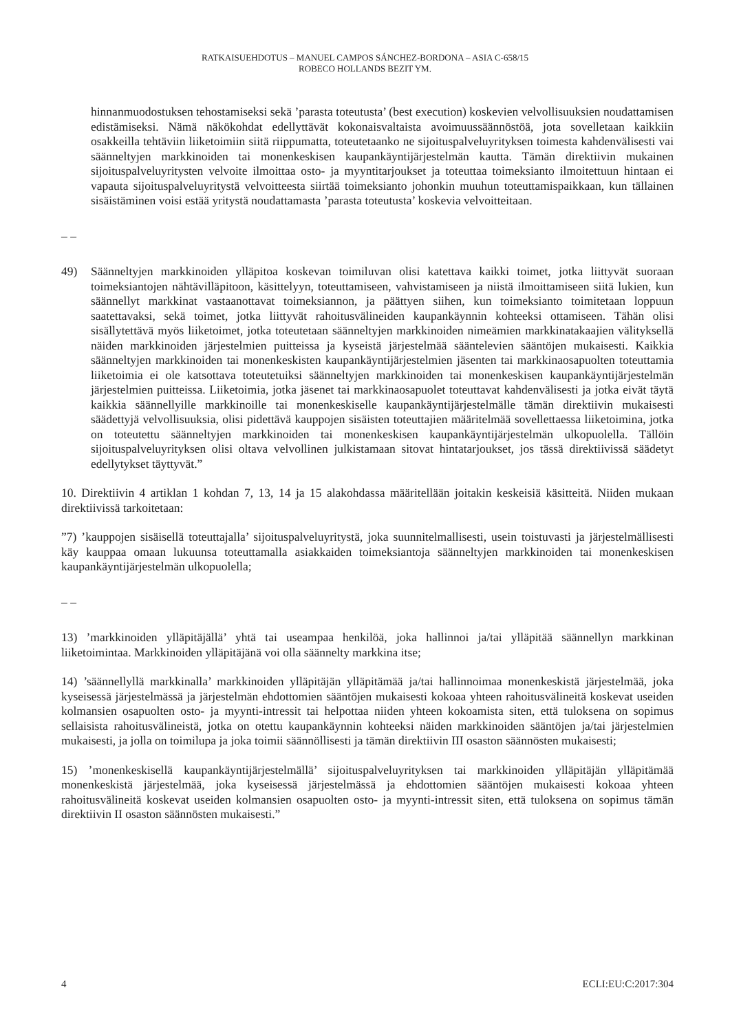RATKAISUEHDOTUS – MANUEL CAMPOS SÁNCHEZ-BORDONA – ASIA C-658/15
ROBECO HOLLANDS BEZIT YM.
hinnanmuodostuksen tehostamiseksi sekä ’parasta toteutusta’ (best execution) koskevien velvollisuuksien noudattamisen edistämiseksi. Nämä näkökohdat edellyttävät kokonaisvaltaista avoimuussäännöstöä, jota sovelletaan kaikkiin osakkeilla tehtäviin liiketoimiin siitä riippumatta, toteutetaanko ne sijoituspalveluyrityksen toimesta kahdenvälisesti vai säänneltyjen markkinoiden tai monenkeskisen kaupankäyntijärjestelmän kautta. Tämän direktiivin mukainen sijoituspalveluyritysten velvoite ilmoittaa osto- ja myyntitarjoukset ja toteuttaa toimeksianto ilmoitettuun hintaan ei vapauta sijoituspalveluyritystä velvoitteesta siirtää toimeksianto johonkin muuhun toteuttamispaikkaan, kun tällainen sisäistäminen voisi estää yritystä noudattamasta ’parasta toteutusta’ koskevia velvoitteitaan.
– –
49) Säänneltyjen markkinoiden ylläpitoa koskevan toimiluvan olisi katettava kaikki toimet, jotka liittyvät suoraan toimeksiantojen nähtävilläpitoon, käsittelyyn, toteuttamiseen, vahvistamiseen ja niistä ilmoittamiseen siitä lukien, kun säännellyt markkinat vastaanottavat toimeksiannon, ja päättyen siihen, kun toimeksianto toimitetaan loppuun saatettavaksi, sekä toimet, jotka liittyvät rahoitusvälineiden kaupankäynnin kohteeksi ottamiseen. Tähän olisi sisällytettävä myös liiketoimet, jotka toteutetaan säänneltyjen markkinoiden nimeämien markkinatakaajien välityksellä näiden markkinoiden järjestelmien puitteissa ja kyseistä järjestelmää sääntelevien sääntöjen mukaisesti. Kaikkia säänneltyjen markkinoiden tai monenkeskisten kaupankäyntijärjestelmien jäsenten tai markkinaosapuolten toteuttamia liiketoimia ei ole katsottava toteutetuiksi säänneltyjen markkinoiden tai monenkeskisen kaupankäyntijärjestelmän järjestelmien puitteissa. Liiketoimia, jotka jäsenet tai markkinaosapuolet toteuttavat kahdenvälisesti ja jotka eivät täytä kaikkia säännellyille markkinoille tai monenkeskiselle kaupankäyntijärjestelmälle tämän direktiivin mukaisesti säädettyjä velvollisuuksia, olisi pidettävä kauppojen sisäisten toteuttajien määritelmää sovellettaessa liiketoimina, jotka on toteutettu säänneltyjen markkinoiden tai monenkeskisen kaupankäyntijärjestelmän ulkopuolella. Tällöin sijoituspalveluyrityksen olisi oltava velvollinen julkistamaan sitovat hintatarjoukset, jos tässä direktiivissä säädetyt edellytykset täyttyvät.”
10. Direktiivin 4 artiklan 1 kohdan 7, 13, 14 ja 15 alakohdassa määritellään joitakin keskeisiä käsitteitä. Niiden mukaan direktiivissä tarkoitetaan:
”7) ’kauppojen sisäisellä toteuttajalla’ sijoituspalveluyritystä, joka suunnitelmallisesti, usein toistuvasti ja järjestelmällisesti käy kauppaa omaan lukuunsa toteuttamalla asiakkaiden toimeksiantoja säänneltyjen markkinoiden tai monenkeskisen kaupankäyntijärjestelmän ulkopuolella;
– –
13) ’markkinoiden ylläpitäjällä’ yhtä tai useampaa henkilöä, joka hallinnoi ja/tai ylläpitää säännellyn markkinan liiketoimintaa. Markkinoiden ylläpitäjänä voi olla säännelty markkina itse;
14) ’säännellyllä markkinalla’ markkinoiden ylläpitäjän ylläpitämää ja/tai hallinnoimaa monenkeskistä järjestelmää, joka kyseisessä järjestelmässä ja järjestelmän ehdottomien sääntöjen mukaisesti kokoaa yhteen rahoitusvälineitä koskevat useiden kolmansien osapuolten osto- ja myynti-intressit tai helpottaa niiden yhteen kokoamista siten, että tuloksena on sopimus sellaisista rahoitusvälineistä, jotka on otettu kaupankäynnin kohteeksi näiden markkinoiden sääntöjen ja/tai järjestelmien mukaisesti, ja jolla on toimilupa ja joka toimii säännöllisesti ja tämän direktiivin III osaston säännösten mukaisesti;
15) ’monenkeskisellä kaupankäyntijärjestelmällä’ sijoituspalveluyrityksen tai markkinoiden ylläpitäjän ylläpitämää monenkeskistä järjestelmää, joka kyseisessä järjestelmässä ja ehdottomien sääntöjen mukaisesti kokoaa yhteen rahoitusvälineitä koskevat useiden kolmansien osapuolten osto- ja myynti-intressit siten, että tuloksena on sopimus tämän direktiivin II osaston säännösten mukaisesti.”
4 ECLI:EU:C:2017:304